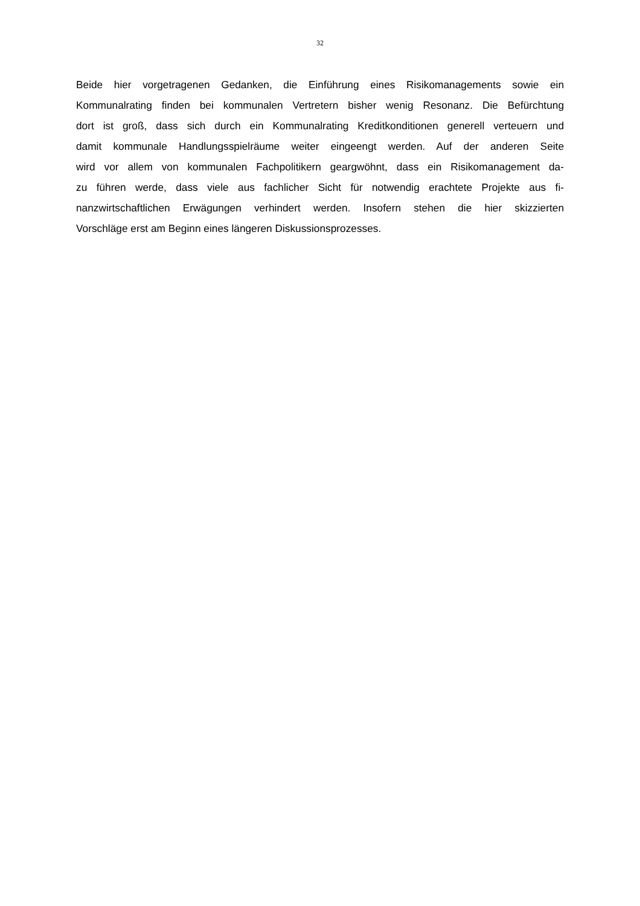32
Beide hier vorgetragenen Gedanken, die Einführung eines Risikomanagements sowie ein
Kommunalrating finden bei kommunalen Vertretern bisher wenig Resonanz. Die Befürchtung
dort ist groß, dass sich durch ein Kommunalrating Kreditkonditionen generell verteuern und
damit kommunale Handlungsspielräume weiter eingeengt werden. Auf der anderen Seite
wird vor allem von kommunalen Fachpolitikern geargwöhnt, dass ein Risikomanagement da-
zu führen werde, dass viele aus fachlicher Sicht für notwendig erachtete Projekte aus fi-
nanzwirtschaftlichen Erwägungen verhindert werden. Insofern stehen die hier skizzierten
Vorschläge erst am Beginn eines längeren Diskussionsprozesses.